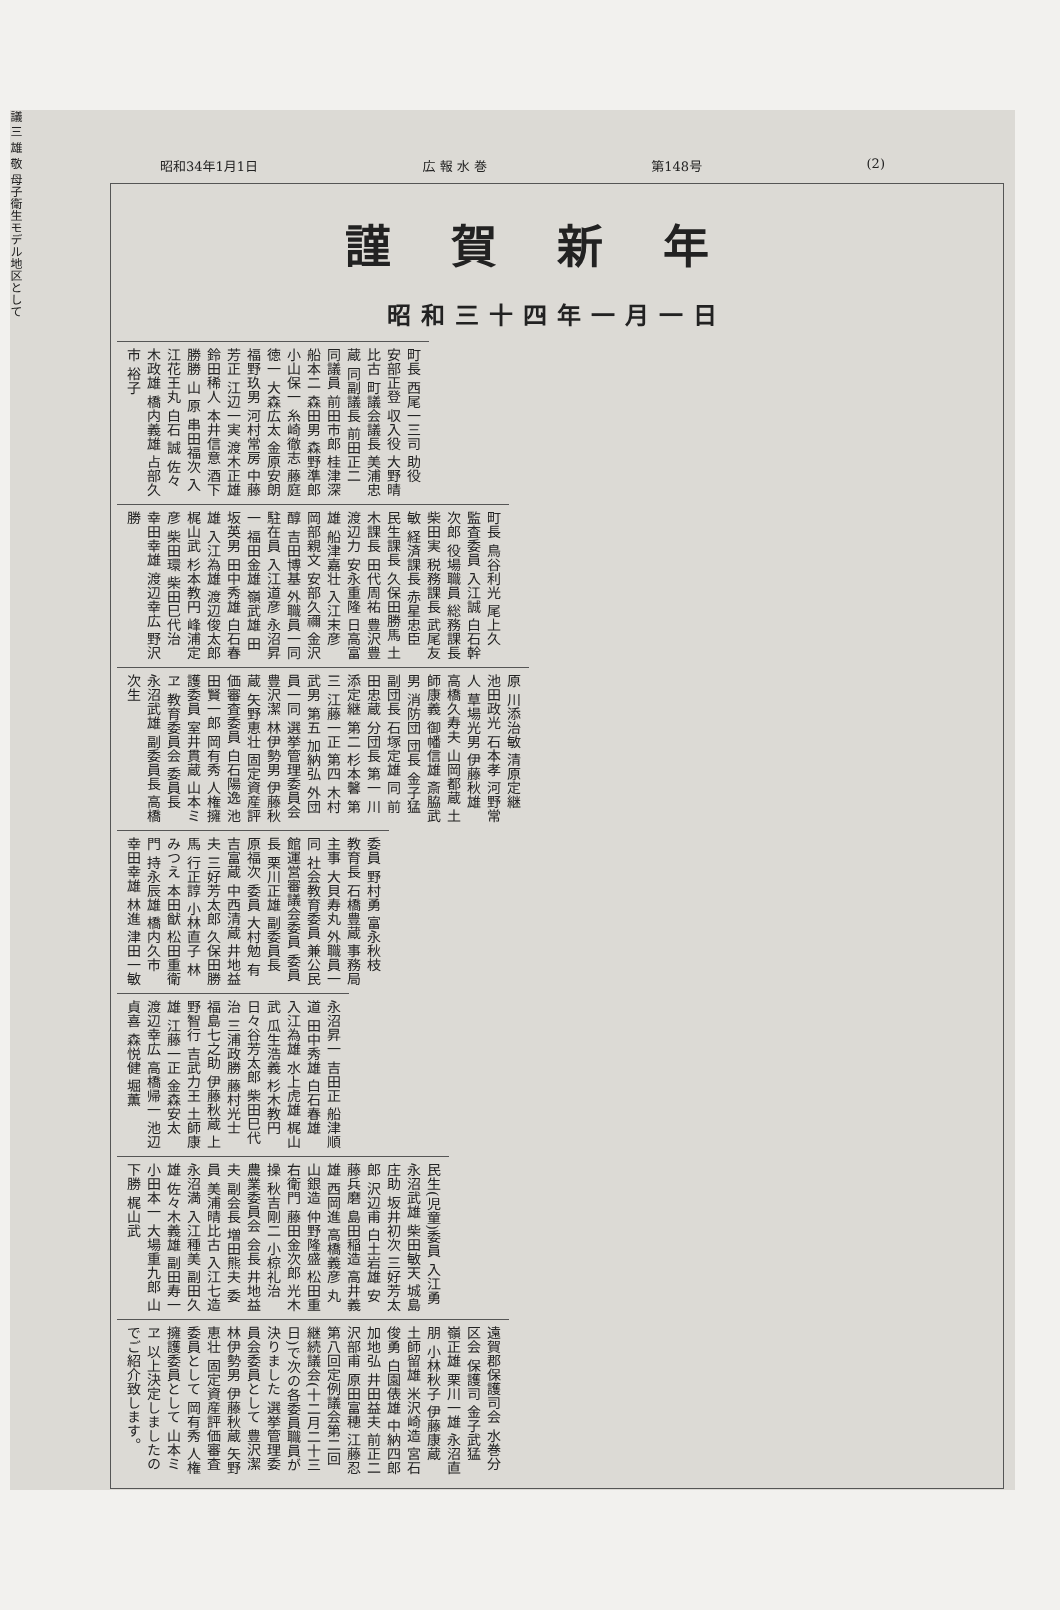議 三 雄 敬 母子衛生モデル地区として
昭和34年1月1日 広 報 水 巻 第148号 (2)
謹賀新年
昭和三十四年一月一日
町長 西尾一三司 助役 安部正登 収入役 大野晴比古 町議会議長 美浦忠蔵 同副議長 前田正二 同議員 前田市郎 桂津深 船本二 森田男 森野準郎 小山保一 糸崎徹志 藤庭徳一 大森広太 金原安朗 福野玖男 河村常房 中藤芳正 江辺一実 渡木正雄 鈴田稀人 本井信意 酒下勝勝 山 原 串田福次 入江花王丸 白石 誠 佐々木政雄 橋内義雄 占部久市 裕子
町長 鳥谷利光 尾上久 監査委員 入江誠 白石幹次郎 役場職員 総務課長 柴田実 税務課長 武尾友敏 経済課長 赤星忠臣 民生課長 久保田勝馬 土木課長 田代周祐 豊沢豊 渡辺力 安永重隆 日高富雄 船津嘉壮 入江末彦 岡部親文 安部久禰 金沢醇 吉田博基 外職員一同 駐在員 入江道彦 永沼昇一 福田金雄 嶺武雄 田坂英男 田中秀雄 白石春雄 入江為雄 渡辺俊太郎 梶山武 杉本教円 峰浦定彦 柴田環 柴田巳代治 幸田幸雄 渡辺幸広 野沢勝
原 川添治敏 清原定継 池田政光 石本孝 河野常人 草場光男 伊藤秋雄 高橋久寿夫 山岡都蔵 土師康義 御幡信雄 斎脇武男 消防団 団長 金子猛 副団長 石塚定雄 同 前田忠蔵 分団長 第一 川添定継 第二 杉本馨 第三 江藤一正 第四 木村武男 第五 加納弘 外団員一同 選挙管理委員会 豊沢潔 林伊勢男 伊藤秋蔵 矢野恵壮 固定資産評価審査委員 白石陽逸 池田賢一郎 岡有秀 人権擁護委員 室井貫蔵 山本ミヱ 教育委員会 委員長 永沼武雄 副委員長 高橋次生
委員 野村勇 富永秋枝 教育長 石橋豊蔵 事務局 主事 大貝寿丸 外職員一同 社会教育委員 兼公民館運営審議会委員 委員長 栗川正雄 副委員長 原福次 委員 大村勉 有吉富蔵 中西清蔵 井地益夫 三好芳太郎 久保田勝馬 行正諄 小林直子 林みつえ 本田猷 松田重衛門 持永辰雄 橋内久市 幸田幸雄 林進 津田一敏
永沼昇一 吉田正 船津順道 田中秀雄 白石春雄 入江為雄 水上虎雄 梶山武 瓜生浩義 杉木教円 日々谷芳太郎 柴田巳代治 三浦政勝 藤村光士 福島七之助 伊藤秋蔵 上野智行 吉武力王 土師康雄 江藤一正 金森安太 渡辺幸広 高橋帰一 池辺貞喜 森悦健 堀薫
民生(児童)委員 入江勇 永沼武雄 柴田敏天 城島庄助 坂井初次 三好芳太郎 沢辺甫 白土岩雄 安藤兵磨 島田稲造 高井義雄 西岡進 高橋義彦 丸山銀造 仲野隆盛 松田重右衛門 藤田金次郎 光木操 秋吉剛二 小椋礼治 農業委員会 会長 井地益夫 副会長 増田熊夫 委員 美浦晴比古 入江七造 永沼満 入江種美 副田久雄 佐々木義雄 副田寿一 小田本一 大場重九郎 山下勝 梶山武
遠賀郡保護司会 水巻分区会 保護司 金子武猛 嶺正雄 栗川一雄 永沼直朋 小林秋子 伊藤康蔵 土師留雄 米沢崎造 宮石俊勇 白園俵雄 中納四郎 加地弘 井田益夫 前正二 沢部甫 原田富穂 江藤忍 第八回定例議会第二回継続議会(十二月二十三日)で次の各委員職員が決りました 選挙管理委員会委員として 豊沢潔 林伊勢男 伊藤秋蔵 矢野恵壮 固定資産評価審査委員として 岡有秀 人権擁護委員として 山本ミヱ 以上決定しましたのでご紹介致します。